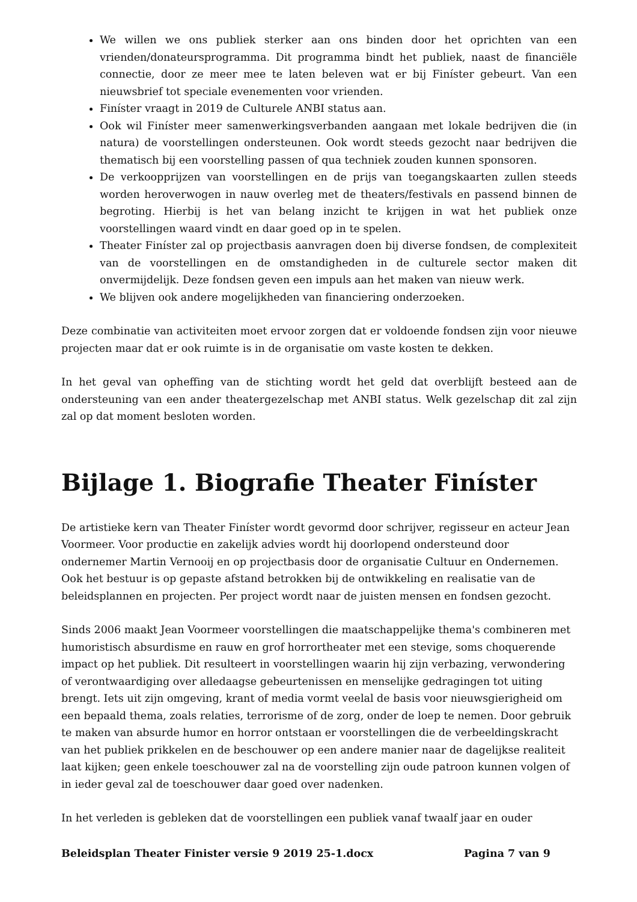We willen we ons publiek sterker aan ons binden door het oprichten van een vrienden/donateursprogramma. Dit programma bindt het publiek, naast de financiële connectie, door ze meer mee te laten beleven wat er bij Finíster gebeurt. Van een nieuwsbrief tot speciale evenementen voor vrienden.
Finíster vraagt in 2019 de Culturele ANBI status aan.
Ook wil Finíster meer samenwerkingsverbanden aangaan met lokale bedrijven die (in natura) de voorstellingen ondersteunen. Ook wordt steeds gezocht naar bedrijven die thematisch bij een voorstelling passen of qua techniek zouden kunnen sponsoren.
De verkoopprijzen van voorstellingen en de prijs van toegangskaarten zullen steeds worden heroverwogen in nauw overleg met de theaters/festivals en passend binnen de begroting. Hierbij is het van belang inzicht te krijgen in wat het publiek onze voorstellingen waard vindt en daar goed op in te spelen.
Theater Finíster zal op projectbasis aanvragen doen bij diverse fondsen, de complexiteit van de voorstellingen en de omstandigheden in de culturele sector maken dit onvermijdelijk. Deze fondsen geven een impuls aan het maken van nieuw werk.
We blijven ook andere mogelijkheden van financiering onderzoeken.
Deze combinatie van activiteiten moet ervoor zorgen dat er voldoende fondsen zijn voor nieuwe projecten maar dat er ook ruimte is in de organisatie om vaste kosten te dekken.
In het geval van opheffing van de stichting wordt het geld dat overblijft besteed aan de ondersteuning van een ander theatergezelschap met ANBI status. Welk gezelschap dit zal zijn zal op dat moment besloten worden.
Bijlage 1. Biografie Theater Finíster
De artistieke kern van Theater Finíster wordt gevormd door schrijver, regisseur en acteur Jean Voormeer. Voor productie en zakelijk advies wordt hij doorlopend ondersteund door ondernemer Martin Vernooij en op projectbasis door de organisatie Cultuur en Ondernemen. Ook het bestuur is op gepaste afstand betrokken bij de ontwikkeling en realisatie van de beleidsplannen en projecten. Per project wordt naar de juisten mensen en fondsen gezocht.
Sinds 2006 maakt Jean Voormeer voorstellingen die maatschappelijke thema's combineren met humoristisch absurdisme en rauw en grof horrortheater met een stevige, soms choquerende impact op het publiek. Dit resulteert in voorstellingen waarin hij zijn verbazing, verwondering of verontwaardiging over alledaagse gebeurtenissen en menselijke gedragingen tot uiting brengt. Iets uit zijn omgeving, krant of media vormt veelal de basis voor nieuwsgierigheid om een bepaald thema, zoals relaties, terrorisme of de zorg, onder de loep te nemen. Door gebruik te maken van absurde humor en horror ontstaan er voorstellingen die de verbeeldingskracht van het publiek prikkelen en de beschouwer op een andere manier naar de dagelijkse realiteit laat kijken; geen enkele toeschouwer zal na de voorstelling zijn oude patroon kunnen volgen of in ieder geval zal de toeschouwer daar goed over nadenken.
In het verleden is gebleken dat de voorstellingen een publiek vanaf twaalf jaar en ouder
Beleidsplan Theater Finister versie 9 2019 25-1.docx Pagina 7 van 9